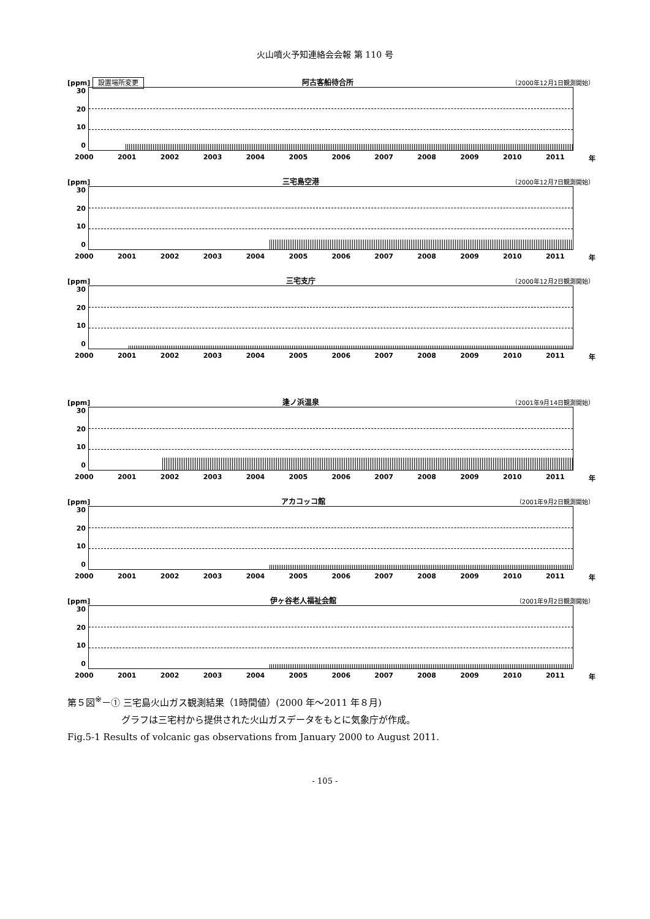火山噴火予知連絡会会報 第 110 号
[ppm] 設置場所変更 阿古客船待合所 （2000年12月1日観測開始）
30
20
10
0
2000 2001 2002 2003 2004 2005 2006 2007 2008 2009 2010 2011 年
[ppm] 三宅島空港 （2000年12月7日観測開始）
30
20
10
0
2000 2001 2002 2003 2004 2005 2006 2007 2008 2009 2010 2011 年
[ppm] 三宅支庁 （2000年12月2日観測開始）
30
20
10
0
2000 2001 2002 2003 2004 2005 2006 2007 2008 2009 2010 2011 年
[ppm] 逢ノ浜温泉 （2001年9月14日観測開始）
30
20
10
0
2000 2001 2002 2003 2004 2005 2006 2007 2008 2009 2010 2011 年
[ppm] アカコッコ館 （2001年9月2日観測開始）
30
20
10
0
2000 2001 2002 2003 2004 2005 2006 2007 2008 2009 2010 2011 年
[ppm] 伊ヶ谷老人福祉会館 （2001年9月2日観測開始）
30
20
10
0
2000 2001 2002 2003 2004 2005 2006 2007 2008 2009 2010 2011 年
第５図<sup>※</sup>－① 三宅島火山ガス観測結果（1時間値）(2000 年～2011 年８月)
グラフは三宅村から提供された火山ガスデータをもとに気象庁が作成。
Fig.5-1 Results of volcanic gas observations from January 2000 to August 2011.
- 105 -